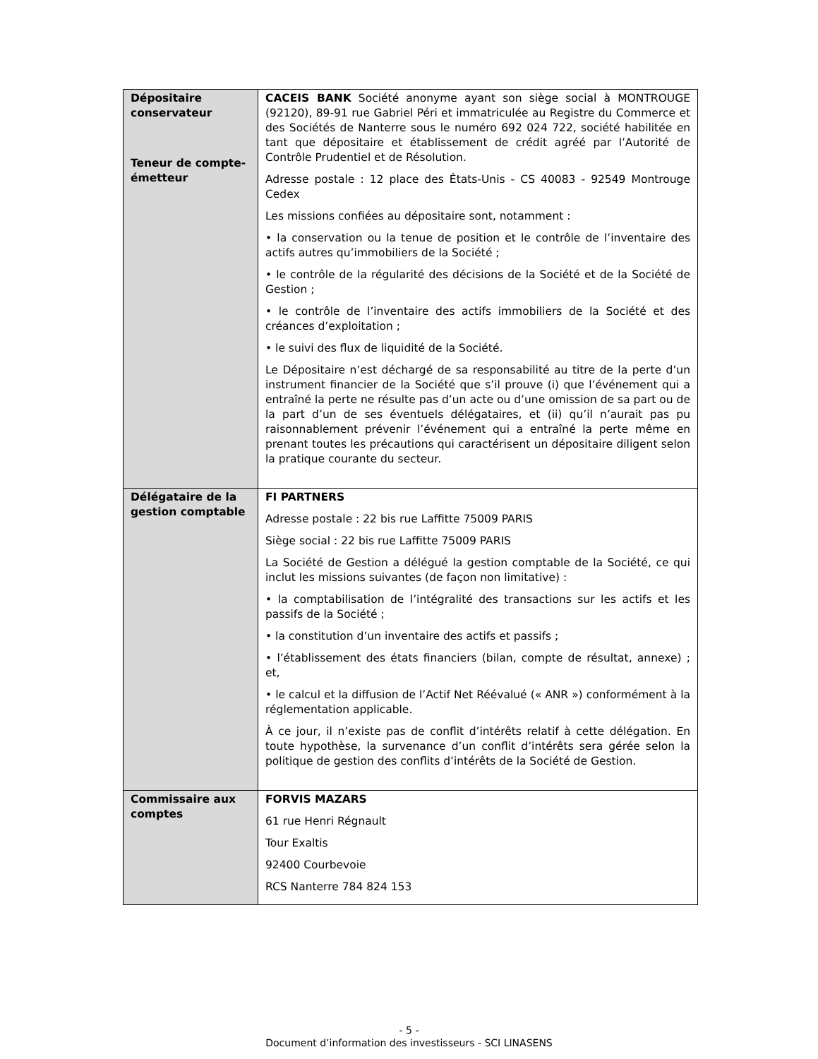| Dépositaire conservateur Teneur de compte-émetteur | CACEIS BANK Société anonyme ayant son siège social à MONTROUGE (92120), 89-91 rue Gabriel Péri et immatriculée au Registre du Commerce et des Sociétés de Nanterre sous le numéro 692 024 722, société habilitée en tant que dépositaire et établissement de crédit agréé par l’Autorité de Contrôle Prudentiel et de Résolution. Adresse postale : 12 place des États-Unis - CS 40083 - 92549 Montrouge Cedex Les missions confiées au dépositaire sont, notamment : • la conservation ou la tenue de position et le contrôle de l’inventaire des actifs autres qu’immobiliers de la Société ; • le contrôle de la régularité des décisions de la Société et de la Société de Gestion ; • le contrôle de l’inventaire des actifs immobiliers de la Société et des créances d’exploitation ; • le suivi des flux de liquidité de la Société. Le Dépositaire n’est déchargé de sa responsabilité au titre de la perte d’un instrument financier de la Société que s’il prouve (i) que l’événement qui a entraîné la perte ne résulte pas d’un acte ou d’une omission de sa part ou de la part d’un de ses éventuels délégataires, et (ii) qu’il n’aurait pas pu raisonnablement prévenir l’événement qui a entraîné la perte même en prenant toutes les précautions qui caractérisent un dépositaire diligent selon la pratique courante du secteur. |
| Délégataire de la gestion comptable | FI PARTNERS Adresse postale : 22 bis rue Laffitte 75009 PARIS Siège social : 22 bis rue Laffitte 75009 PARIS La Société de Gestion a délégué la gestion comptable de la Société, ce qui inclut les missions suivantes (de façon non limitative) : • la comptabilisation de l’intégralité des transactions sur les actifs et les passifs de la Société ; • la constitution d’un inventaire des actifs et passifs ; • l’établissement des états financiers (bilan, compte de résultat, annexe) ; et, • le calcul et la diffusion de l’Actif Net Réévalué (« ANR ») conformément à la réglementation applicable. À ce jour, il n’existe pas de conflit d’intérêts relatif à cette délégation. En toute hypothèse, la survenance d’un conflit d’intérêts sera gérée selon la politique de gestion des conflits d’intérêts de la Société de Gestion. |
| Commissaire aux comptes | FORVIS MAZARS 61 rue Henri Régnault Tour Exaltis 92400 Courbevoie RCS Nanterre 784 824 153 |
- 5 -
Document d’information des investisseurs - SCI LINASENS